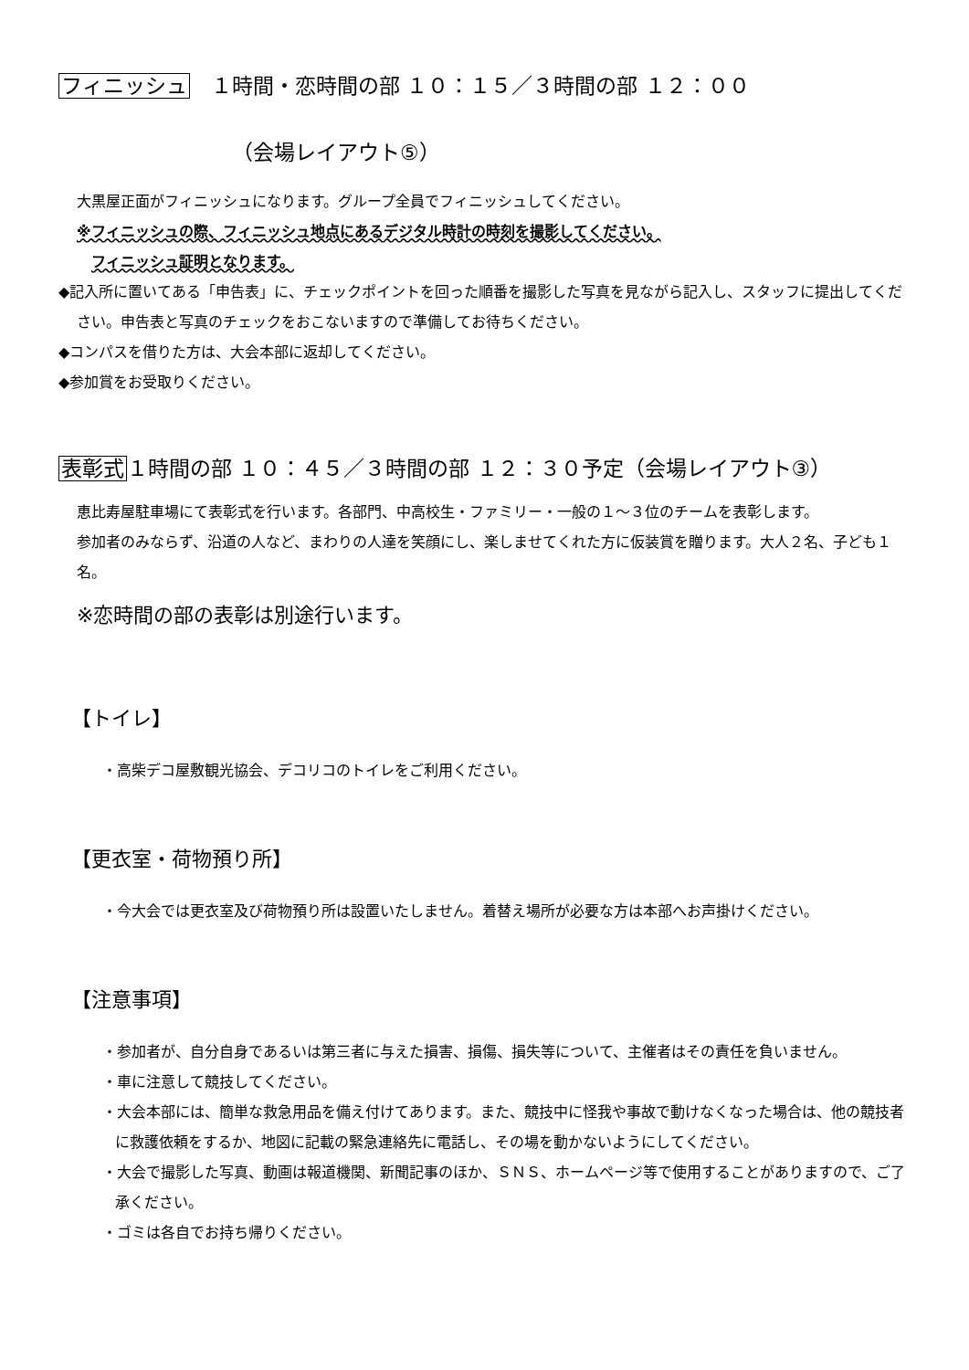フィニッシュ　１時間・恋時間の部 １０：１５／３時間の部 １２：００
（会場レイアウト⑤）
大黒屋正面がフィニッシュになります。グループ全員でフィニッシュしてください。
※フィニッシュの際、フィニッシュ地点にあるデジタル時計の時刻を撮影してください。
　フィニッシュ証明となります。
◆記入所に置いてある「申告表」に、チェックポイントを回った順番を撮影した写真を見ながら記入し、スタッフに提出してください。申告表と写真のチェックをおこないますので準備してお待ちください。
◆コンパスを借りた方は、大会本部に返却してください。
◆参加賞をお受取りください。
表彰式１時間の部 １０：４５／３時間の部 １２：３０予定（会場レイアウト③）
恵比寿屋駐車場にて表彰式を行います。各部門、中高校生・ファミリー・一般の１～３位のチームを表彰します。
参加者のみならず、沿道の人など、まわりの人達を笑顔にし、楽しませてくれた方に仮装賞を贈ります。大人２名、子ども１名。
※恋時間の部の表彰は別途行います。
【トイレ】
・高柴デコ屋敷観光協会、デコリコのトイレをご利用ください。
【更衣室・荷物預り所】
・今大会では更衣室及び荷物預り所は設置いたしません。着替え場所が必要な方は本部へお声掛けください。
【注意事項】
・参加者が、自分自身であるいは第三者に与えた損害、損傷、損失等について、主催者はその責任を負いません。
・車に注意して競技してください。
・大会本部には、簡単な救急用品を備え付けてあります。また、競技中に怪我や事故で動けなくなった場合は、他の競技者に救護依頼をするか、地図に記載の緊急連絡先に電話し、その場を動かないようにしてください。
・大会で撮影した写真、動画は報道機関、新聞記事のほか、ＳＮＳ、ホームページ等で使用することがありますので、ご了承ください。
・ゴミは各自でお持ち帰りください。